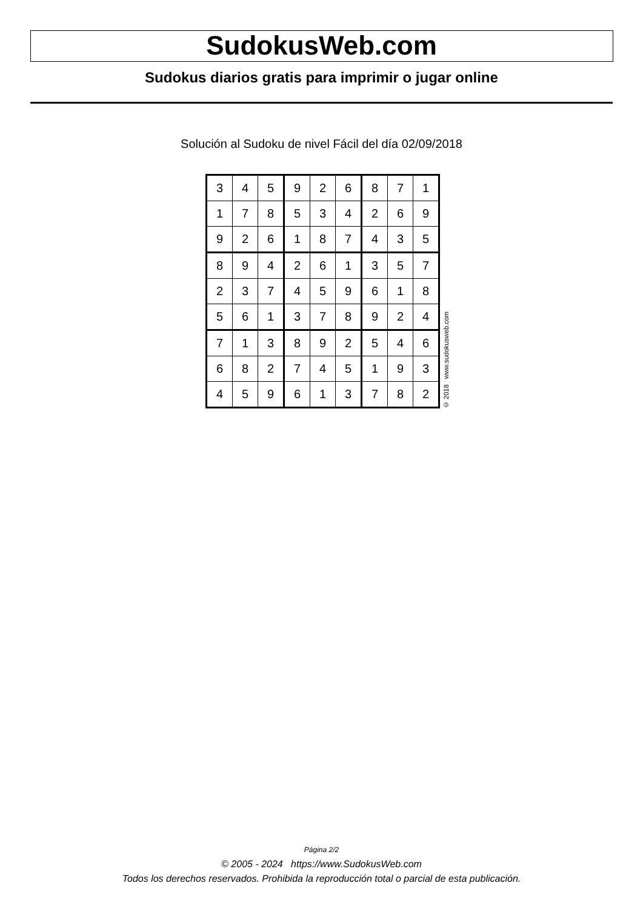SudokusWeb.com
Sudokus diarios gratis para imprimir o jugar online
Solución al Sudoku de nivel Fácil del día 02/09/2018
| 3 | 4 | 5 | 9 | 2 | 6 | 8 | 7 | 1 |
| 1 | 7 | 8 | 5 | 3 | 4 | 2 | 6 | 9 |
| 9 | 2 | 6 | 1 | 8 | 7 | 4 | 3 | 5 |
| 8 | 9 | 4 | 2 | 6 | 1 | 3 | 5 | 7 |
| 2 | 3 | 7 | 4 | 5 | 9 | 6 | 1 | 8 |
| 5 | 6 | 1 | 3 | 7 | 8 | 9 | 2 | 4 |
| 7 | 1 | 3 | 8 | 9 | 2 | 5 | 4 | 6 |
| 6 | 8 | 2 | 7 | 4 | 5 | 1 | 9 | 3 |
| 4 | 5 | 9 | 6 | 1 | 3 | 7 | 8 | 2 |
© 2018 www.sudokusweb.com
Página 2/2
© 2005 - 2024 https://www.SudokusWeb.com
Todos los derechos reservados. Prohibida la reproducción total o parcial de esta publicación.